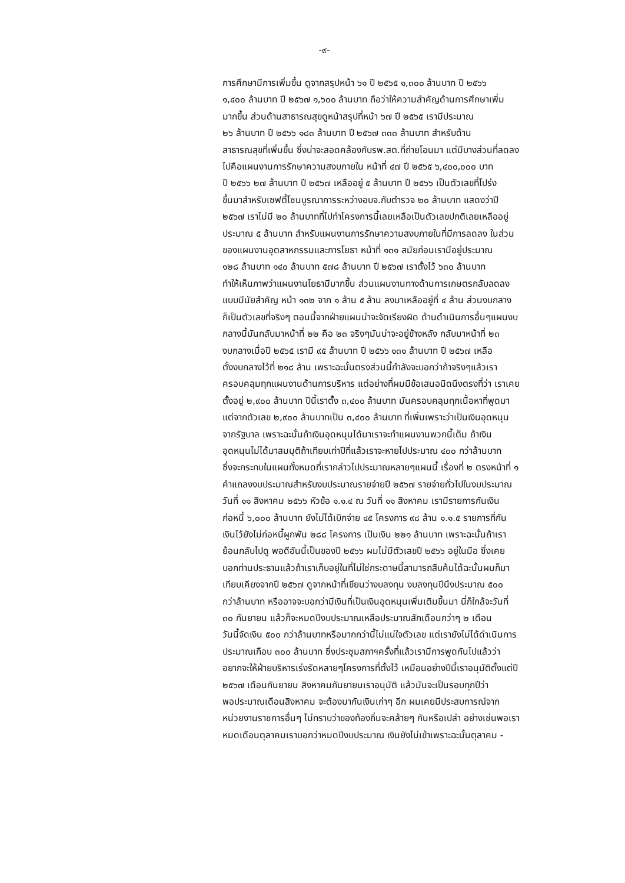-๙-
การศึกษามีการเพิ่มขึ้น ดูจากสรุปหน้า ๖๑ ปี ๒๕๖๕ ๑,๓๐๐ ล้านบาท ปี ๒๕๖๖
๑,๔๐๐ ล้านบาท ปี ๒๕๖๗ ๑,๖๐๐ ล้านบาท ถือว่าให้ความสำคัญด้านการศึกษาเพิ่ม
มากขึ้น ส่วนด้านสาธารณสุขดูหน้าสรุปที่หน้า ๖๗ ปี ๒๕๖๕ เรามีประมาณ
๒๖ ล้านบาท ปี ๒๕๖๖ ๑๘๓ ล้านบาท ปี ๒๕๖๗ ๓๓๓ ล้านบาท สำหรับด้าน
สาธารณสุขที่เพิ่มขึ้น ซึ่งน่าจะสอดคล้องกับรพ.สต.ที่ถ่ายโอนมา แต่มีบางส่วนที่ลดลง
ไปคือแผนงานการรักษาความสงบภายใน หน้าที่ ๔๗ ปี ๒๕๖๕ ๖,๔๐๐,๐๐๐ บาท
ปี ๒๕๖๖ ๒๗ ล้านบาท ปี ๒๕๖๗ เหลืออยู่ ๕ ล้านบาท ปี ๒๕๖๖ เป็นตัวเลขที่โปร่ง
ขึ้นมาสำหรับเซฟตี้โซนบูรณาการระหว่างอบจ.กับตำรวจ ๒๐ ล้านบาท แสดงว่าปี
๒๕๖๗ เราไม่มี ๒๐ ล้านบาทที่ไปทำโครงการนี้เลยเหลือเป็นตัวเลขปกติเลยเหลืออยู่
ประมาณ ๕ ล้านบาท สำหรับแผนงานการรักษาความสงบภายในที่มีการลดลง ในส่วน
ของแผนงานอุตสาหกรรมและการโยธา หน้าที่ ๑๓๑ สมัยก่อนเรามีอยู่ประมาณ
๑๒๘ ล้านบาท ๑๔๐ ล้านบาท ๕๗๘ ล้านบาท ปี ๒๕๖๗ เราตั้งไว้ ๖๓๐ ล้านบาท
ทำให้เห็นภาพว่าแผนงานโยธามีมากขึ้น ส่วนแผนงานทางด้านการเกษตรกลับลดลง
แบบมีนัยสำคัญ หน้า ๑๓๒ จาก ๑ ล้าน ๕ ล้าน ลงมาเหลืออยู่ที่ ๔ ล้าน ส่วนงบกลาง
ก็เป็นตัวเลขที่จริงๆ ตอนนี้จากฝ่ายแผนน่าจะจัดเรียงผิด ด้านดำเนินการอื่นๆแผนงบ
กลางนี้มันกลับมาหน้าที่ ๒๒ คือ ๒๓ จริงๆมันน่าจะอยู่ข้างหลัง กลับมาหน้าที่ ๒๓
งบกลางเมื่อปี ๒๕๖๕ เรามี ๙๕ ล้านบาท ปี ๒๕๖๖ ๑๓๑ ล้านบาท ปี ๒๕๖๗ เหลือ
ตั้งงบกลางไว้ที่ ๒๑๘ ล้าน เพราะฉะนั้นตรงส่วนนี้กำลังจะบอกว่าถ้าจริงๆแล้วเรา
ครอบคลุมทุกแผนงานด้านการบริหาร แต่อย่างที่ผมมีข้อเสนอนิดนึงตรงที่ว่า เราเคย
ตั้งอยู่ ๒,๙๐๐ ล้านบาท ปีนี้เราตั้ง ๓,๔๐๐ ล้านบาท มันครอบคลุมทุกเนื้อหาที่พูดมา
แต่จากตัวเลข ๒,๙๐๐ ล้านบาทเป็น ๓,๔๐๐ ล้านบาท ที่เพิ่มเพราะว่าเป็นเงินอุดหนุน
จากรัฐบาล เพราะฉะนั้นถ้าเงินอุดหนุนได้มาเราจะทำแผนงานพวกนี้เต็ม ถ้าเงิน
อุดหนุนไม่ได้มาสมมุติถ้าเทียบเท่าปีที่แล้วเราจะหายไปประมาณ ๔๐๐ กว่าล้านบาท
ซึ่งจะกระทบในแผนทั้งหมดที่เรากล่าวไปประมาณหลายๆแผนนี้ เรื่องที่ ๒ ตรงหน้าที่ ๑
คำแถลงงบประมาณสำหรับงบประมาณรายจ่ายปี ๒๕๖๗ รายจ่ายทั่วไปในงบประมาณ
วันที่ ๑๑ สิงหาคม ๒๕๖๖ หัวข้อ ๑.๑.๔ ณ วันที่ ๑๑ สิงหาคม เรามีรายการกันเงิน
ก่อหนี้ ๖,๐๐๐ ล้านบาท ยังไม่ได้เบิกจ่าย ๔๕ โครงการ ๙๘ ล้าน ๑.๑.๕ รายการที่กัน
เงินไว้ยังไม่ก่อหนี้ผูกพัน ๒๘๘ โครงการ เป็นเงิน ๒๒๑ ล้านบาท เพราะฉะนั้นถ้าเรา
ย้อนกลับไปดู พอดีอันนี้เป็นของปี ๒๕๖๖ ผมไม่มีตัวเลขปี ๒๕๖๖ อยู่ในมือ ซึ่งเคย
บอกท่านประธานแล้วถ้าเราเก็บอยู่ในที่ไม่ใช่กระดาษนี้สามารถสืบค้นได้ฉะนั้นผมก็มา
เทียบเคียงจากปี ๒๕๖๗ ดูจากหน้าที่เขียนว่างบลงทุน งบลงทุนปีนึงประมาณ ๕๐๐
กว่าล้านบาท หรืออาจจะบอกว่ามีเงินที่เป็นเงินอุดหนุนเพิ่มเติมขึ้นมา นี่ก็ใกล้จะวันที่
๓๐ กันยายน แล้วก็จะหมดปีงบประมาณเหลือประมาณสักเดือนกว่าๆ ๒ เดือน
วันนี้จัดเงิน ๕๐๐ กว่าล้านบาทหรือมากกว่านี้ไม่แน่ใจตัวเลข แต่เรายังไม่ได้ดำเนินการ
ประมาณเกือบ ๓๐๐ ล้านบาท ซึ่งประชุมสภาฯครั้งที่แล้วเรามีการพูดกันไปแล้วว่า
อยากจะให้ฝ่ายบริหารเร่งรัดหลายๆโครงการที่ตั้งไว้ เหมือนอย่างปีนี้เราอนุมัติตั้งแต่ปี
๒๕๖๗ เดือนกันยายน สิงหาคมกันยายนเราอนุมัติ แล้วมันจะเป็นรอบทุกปีว่า
พอประมาณเดือนสิงหาคม จะต้องมากันเงินเก่าๆ อีก ผมเคยมีประสบการณ์จาก
หน่วยงานราชการอื่นๆ ไม่ทราบว่าของท้องถิ่นจะคล้ายๆ กันหรือเปล่า อย่างเช่นพอเรา
หมดเดือนตุลาคมเราบอกว่าหมดปีงบประมาณ เงินยังไม่เข้าเพราะฉะนั้นตุลาคม -